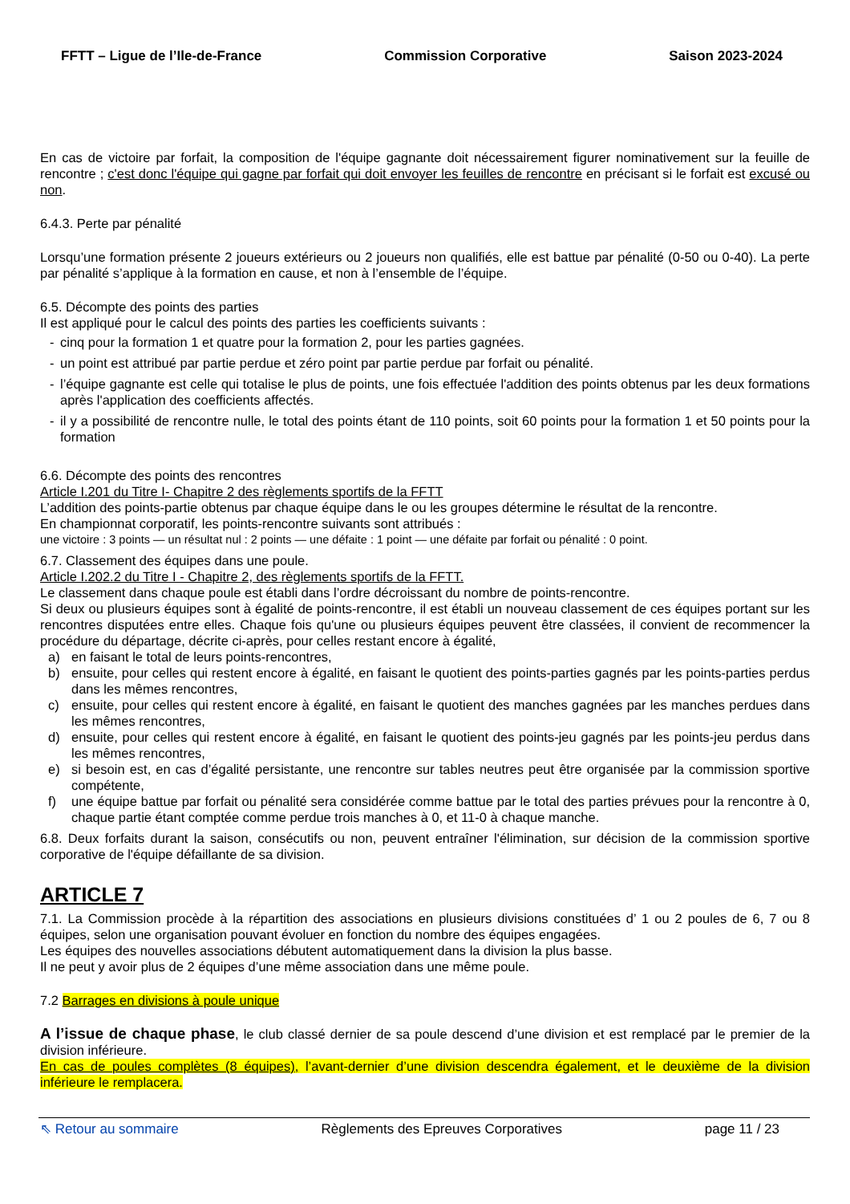FFTT – Ligue de l’Ile-de-France Commission Corporative Saison 2023-2024
En cas de victoire par forfait, la composition de l'équipe gagnante doit nécessairement figurer nominativement sur la feuille de rencontre ; c'est donc l'équipe qui gagne par forfait qui doit envoyer les feuilles de rencontre en précisant si le forfait est excusé ou non.
6.4.3. Perte par pénalité
Lorsqu’une formation présente 2 joueurs extérieurs ou 2 joueurs non qualifiés, elle est battue par pénalité (0-50 ou 0-40). La perte par pénalité s’applique à la formation en cause, et non à l’ensemble de l’équipe.
6.5. Décompte des points des parties
Il est appliqué pour le calcul des points des parties les coefficients suivants :
- cinq pour la formation 1 et quatre pour la formation 2, pour les parties gagnées.
- un point est attribué par partie perdue et zéro point par partie perdue par forfait ou pénalité.
- l’équipe gagnante est celle qui totalise le plus de points, une fois effectuée l'addition des points obtenus par les deux formations après l'application des coefficients affectés.
- il y a possibilité de rencontre nulle, le total des points étant de 110 points, soit 60 points pour la formation 1 et 50 points pour la formation
6.6. Décompte des points des rencontres
Article I.201 du Titre I- Chapitre 2 des règlements sportifs de la FFTT
L’addition des points-partie obtenus par chaque équipe dans le ou les groupes détermine le résultat de la rencontre.
En championnat corporatif, les points-rencontre suivants sont attribués :
une victoire : 3 points — un résultat nul : 2 points — une défaite : 1 point — une défaite par forfait ou pénalité : 0 point.
6.7. Classement des équipes dans une poule.
Article I.202.2 du Titre I - Chapitre 2, des règlements sportifs de la FFTT.
Le classement dans chaque poule est établi dans l’ordre décroissant du nombre de points-rencontre.
Si deux ou plusieurs équipes sont à égalité de points-rencontre, il est établi un nouveau classement de ces équipes portant sur les rencontres disputées entre elles. Chaque fois qu'une ou plusieurs équipes peuvent être classées, il convient de recommencer la procédure du départage, décrite ci-après, pour celles restant encore à égalité,
a) en faisant le total de leurs points-rencontres,
b) ensuite, pour celles qui restent encore à égalité, en faisant le quotient des points-parties gagnés par les points-parties perdus dans les mêmes rencontres,
c) ensuite, pour celles qui restent encore à égalité, en faisant le quotient des manches gagnées par les manches perdues dans les mêmes rencontres,
d) ensuite, pour celles qui restent encore à égalité, en faisant le quotient des points-jeu gagnés par les points-jeu perdus dans les mêmes rencontres,
e) si besoin est, en cas d’égalité persistante, une rencontre sur tables neutres peut être organisée par la commission sportive compétente,
f) une équipe battue par forfait ou pénalité sera considérée comme battue par le total des parties prévues pour la rencontre à 0, chaque partie étant comptée comme perdue trois manches à 0, et 11-0 à chaque manche.
6.8. Deux forfaits durant la saison, consécutifs ou non, peuvent entraîner l'élimination, sur décision de la commission sportive corporative de l'équipe défaillante de sa division.
ARTICLE 7
7.1. La Commission procède à la répartition des associations en plusieurs divisions constituées d’ 1 ou 2 poules de 6, 7 ou 8 équipes, selon une organisation pouvant évoluer en fonction du nombre des équipes engagées.
Les équipes des nouvelles associations débutent automatiquement dans la division la plus basse.
Il ne peut y avoir plus de 2 équipes d’une même association dans une même poule.
7.2 Barrages en divisions à poule unique
A l’issue de chaque phase, le club classé dernier de sa poule descend d’une division et est remplacé par le premier de la division inférieure.
En cas de poules complètes (8 équipes), l’avant-dernier d’une division descendra également, et le deuxième de la division inférieure le remplacera.
⇖ Retour au sommaire Règlements des Epreuves Corporatives page 11 / 23